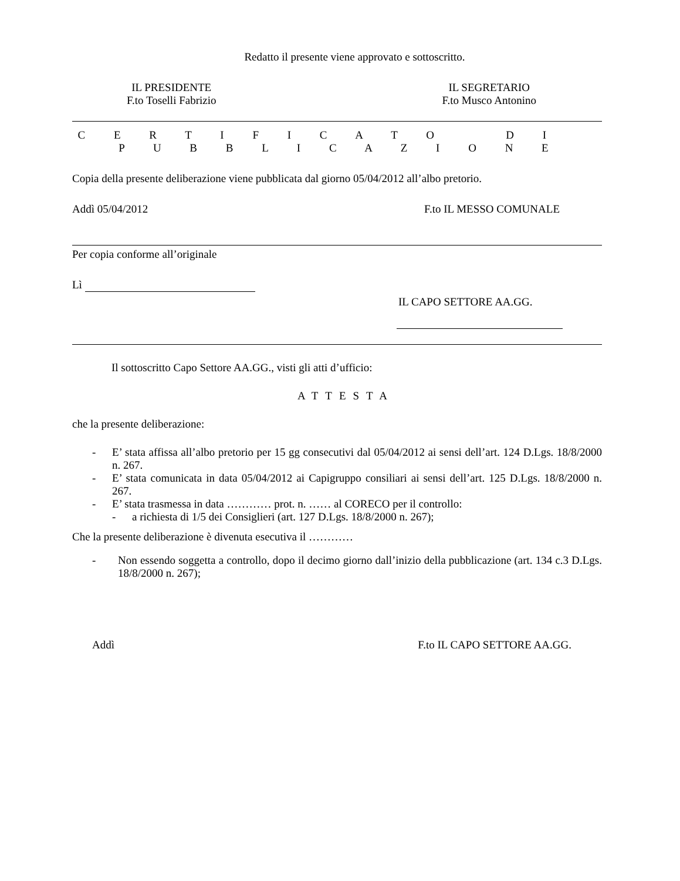Redatto il presente viene approvato e sottoscritto.
IL PRESIDENTE
F.to Toselli Fabrizio
IL SEGRETARIO
F.to Musco Antonino
C E R T I F I C A T O D I P U B B L I C A Z I O N E
Copia della presente deliberazione viene pubblicata dal giorno 05/04/2012 all’albo pretorio.
Addì 05/04/2012 F.to IL MESSO COMUNALE
Per copia conforme all’originale
Lì
IL CAPO SETTORE AA.GG.
Il sottoscritto Capo Settore AA.GG., visti gli atti d’ufficio:
ATTESTA
che la presente deliberazione:
- E’ stata affissa all’albo pretorio per 15 gg consecutivi dal 05/04/2012 ai sensi dell’art. 124 D.Lgs. 18/8/2000 n. 267.
- E’ stata comunicata in data 05/04/2012 ai Capigruppo consiliari ai sensi dell’art. 125 D.Lgs. 18/8/2000 n. 267.
- E’ stata trasmessa in data ………… prot. n. …… al CORECO per il controllo:
- a richiesta di 1/5 dei Consiglieri (art. 127 D.Lgs. 18/8/2000 n. 267);
Che la presente deliberazione è divenuta esecutiva il …………
- Non essendo soggetta a controllo, dopo il decimo giorno dall’inizio della pubblicazione (art. 134 c.3 D.Lgs. 18/8/2000 n. 267);
Addì F.to IL CAPO SETTORE AA.GG.